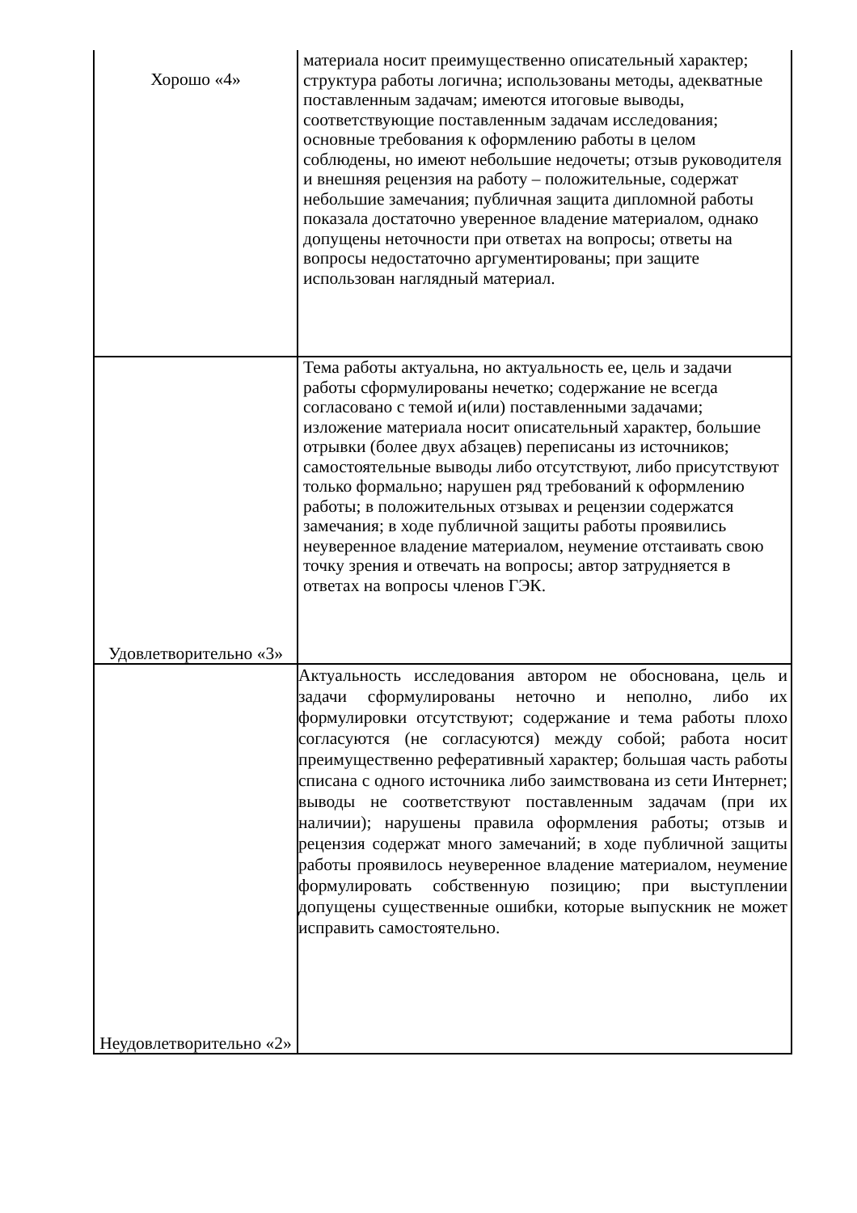| Хорошо «4» | материала носит преимущественно описательный характер; структура работы логична; использованы методы, адекватные поставленным задачам; имеются итоговые выводы, соответствующие поставленным задачам исследования; основные требования к оформлению работы в целом соблюдены, но имеют небольшие недочеты; отзыв руководителя и внешняя рецензия на работу – положительные, содержат небольшие замечания; публичная защита дипломной работы показала достаточно уверенное владение материалом, однако допущены неточности при ответах на вопросы; ответы на вопросы недостаточно аргументированы; при защите использован наглядный материал. |
| Удовлетворительно «3» | Тема работы актуальна, но актуальность ее, цель и задачи работы сформулированы нечетко; содержание не всегда согласовано с темой и(или) поставленными задачами; изложение материала носит описательный характер, большие отрывки (более двух абзацев) переписаны из источников; самостоятельные выводы либо отсутствуют, либо присутствуют только формально; нарушен ряд требований к оформлению работы; в положительных отзывах и рецензии содержатся замечания; в ходе публичной защиты работы проявились неуверенное владение материалом, неумение отстаивать свою точку зрения и отвечать на вопросы; автор затрудняется в ответах на вопросы членов ГЭК. |
| Неудовлетворительно «2» | Актуальность исследования автором не обоснована, цель и задачи сформулированы неточно и неполно, либо их формулировки отсутствуют; содержание и тема работы плохо согласуются (не согласуются) между собой; работа носит преимущественно реферативный характер; большая часть работы списана с одного источника либо заимствована из сети Интернет; выводы не соответствуют поставленным задачам (при их наличии); нарушены правила оформления работы; отзыв и рецензия содержат много замечаний; в ходе публичной защиты работы проявилось неуверенное владение материалом, неумение формулировать собственную позицию; при выступлении допущены существенные ошибки, которые выпускник не может исправить самостоятельно. |